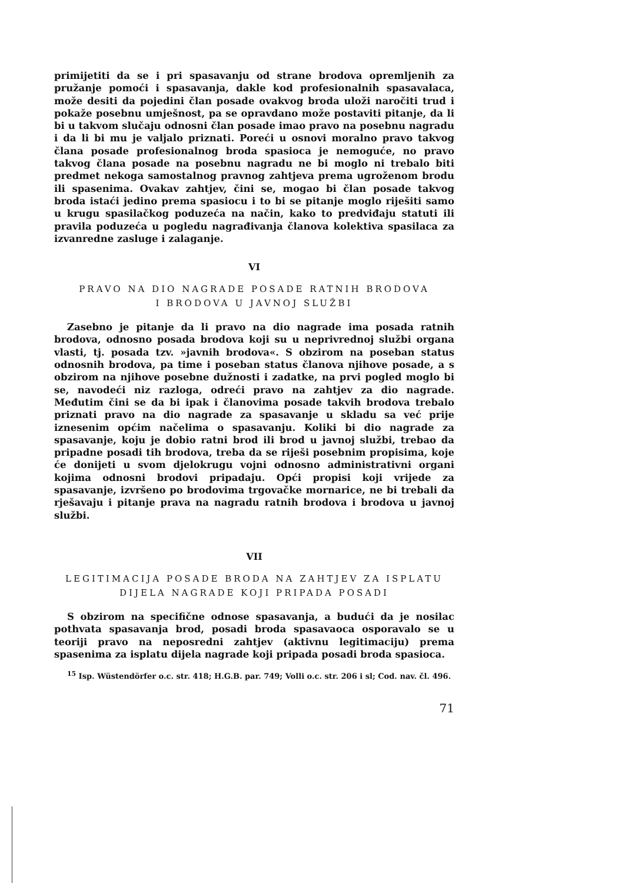primijetiti da se i pri spasavanju od strane brodova opremljenih za pružanje pomoći i spasavanja, dakle kod profesionalnih spasavalaca, može desiti da pojedini član posade ovakvog broda uloži naročiti trud i pokaže posebnu umješnost, pa se opravdano može postaviti pitanje, da li bi u takvom slučaju odnosni član posade imao pravo na posebnu nagradu i da li bi mu je valjalo priznati. Poreći u osnovi moralno pravo takvog člana posade profesionalnog broda spasioca je nemoguće, no pravo takvog člana posade na posebnu nagradu ne bi moglo ni trebalo biti predmet nekoga samostalnog pravnog zahtjeva prema ugroženom brodu ili spasenima. Ovakav zahtjev, čini se, mogao bi član posade takvog broda istaći jedino prema spasiocu i to bi se pitanje moglo riješiti samo u krugu spasilačkog poduzeća na način, kako to predviđaju statuti ili pravila poduzeća u pogledu nagrađivanja članova kolektiva spasilaca za izvanredne zasluge i zalaganje.
VI
PRAVO NA DIO NAGRADE POSADE RATNIH BRODOVA
I BRODOVA U JAVNOJ SLUŽBI
Zasebno je pitanje da li pravo na dio nagrade ima posada ratnih brodova, odnosno posada brodova koji su u neprivrednoj službi organa vlasti, tj. posada tzv. »javnih brodova«. S obzirom na poseban status odnosnih brodova, pa time i poseban status članova njihove posade, a s obzirom na njihove posebne dužnosti i zadatke, na prvi pogled moglo bi se, navodeći niz razloga, odreći pravo na zahtjev za dio nagrade. Međutim čini se da bi ipak i članovima posade takvih brodova trebalo priznati pravo na dio nagrade za spasavanje u skladu sa već prije iznesenim općim načelima o spasavanju. Koliki bi dio nagrade za spasavanje, koju je dobio ratni brod ili brod u javnoj službi, trebao da pripadne posadi tih brodova, treba da se riješi posebnim propisima, koje će donijeti u svom djelokrugu vojni odnosno administrativni organi kojima odnosni brodovi pripadaju. Opći propisi koji vrijede za spasavanje, izvršeno po brodovima trgovačke mornarice, ne bi trebali da rješavaju i pitanje prava na nagradu ratnih brodova i brodova u javnoj službi.
VII
LEGITIMACIJA POSADE BRODA NA ZAHTJEV ZA ISPLATU
DIJELA NAGRADE KOJI PRIPADA POSADI
S obzirom na specifične odnose spasavanja, a budući da je nosilac pothvata spasavanja brod, posadi broda spasavaoca osporavalo se u teoriji pravo na neposredni zahtjev (aktivnu legitimaciju) prema spasenima za isplatu dijela nagrade koji pripada posadi broda spasioca.
<sup>15</sup> Isp. Wüstendörfer o.c. str. 418; H.G.B. par. 749; Volli o.c. str. 206 i sl; Cod. nav. čl. 496.
71